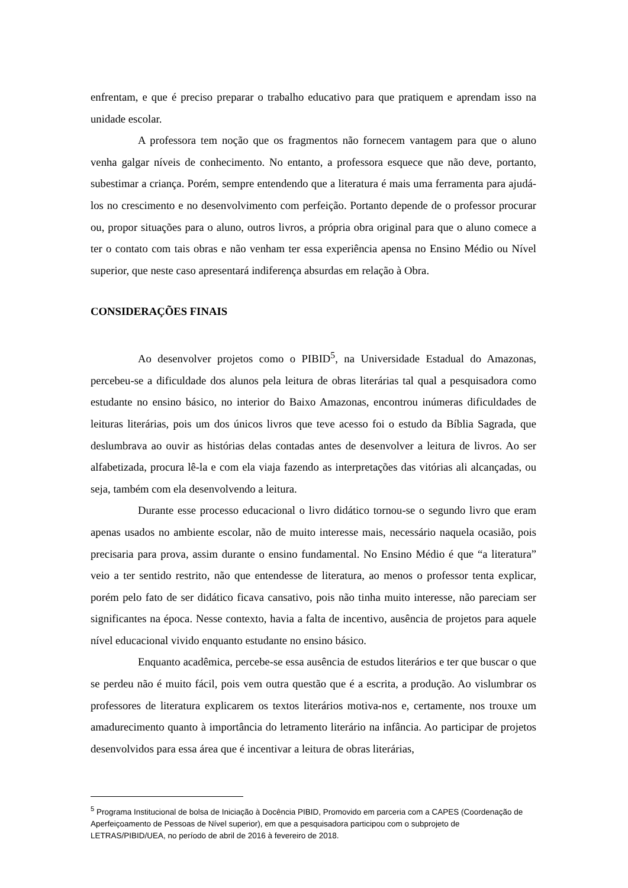enfrentam, e que é preciso preparar o trabalho educativo para que pratiquem e aprendam isso na unidade escolar.
A professora tem noção que os fragmentos não fornecem vantagem para que o aluno venha galgar níveis de conhecimento. No entanto, a professora esquece que não deve, portanto, subestimar a criança. Porém, sempre entendendo que a literatura é mais uma ferramenta para ajudá-los no crescimento e no desenvolvimento com perfeição. Portanto depende de o professor procurar ou, propor situações para o aluno, outros livros, a própria obra original para que o aluno comece a ter o contato com tais obras e não venham ter essa experiência apensa no Ensino Médio ou Nível superior, que neste caso apresentará indiferença absurdas em relação à Obra.
CONSIDERAÇÕES FINAIS
Ao desenvolver projetos como o PIBID<sup>5</sup>, na Universidade Estadual do Amazonas, percebeu-se a dificuldade dos alunos pela leitura de obras literárias tal qual a pesquisadora como estudante no ensino básico, no interior do Baixo Amazonas, encontrou inúmeras dificuldades de leituras literárias, pois um dos únicos livros que teve acesso foi o estudo da Bíblia Sagrada, que deslumbrava ao ouvir as histórias delas contadas antes de desenvolver a leitura de livros. Ao ser alfabetizada, procura lê-la e com ela viaja fazendo as interpretações das vitórias ali alcançadas, ou seja, também com ela desenvolvendo a leitura.
Durante esse processo educacional o livro didático tornou-se o segundo livro que eram apenas usados no ambiente escolar, não de muito interesse mais, necessário naquela ocasião, pois precisaria para prova, assim durante o ensino fundamental. No Ensino Médio é que “a literatura” veio a ter sentido restrito, não que entendesse de literatura, ao menos o professor tenta explicar, porém pelo fato de ser didático ficava cansativo, pois não tinha muito interesse, não pareciam ser significantes na época. Nesse contexto, havia a falta de incentivo, ausência de projetos para aquele nível educacional vivido enquanto estudante no ensino básico.
Enquanto acadêmica, percebe-se essa ausência de estudos literários e ter que buscar o que se perdeu não é muito fácil, pois vem outra questão que é a escrita, a produção. Ao vislumbrar os professores de literatura explicarem os textos literários motiva-nos e, certamente, nos trouxe um amadurecimento quanto à importância do letramento literário na infância. Ao participar de projetos desenvolvidos para essa área que é incentivar a leitura de obras literárias,
<sup>5</sup> Programa Institucional de bolsa de Iniciação à Docência PIBID, Promovido em parceria com a CAPES (Coordenação de Aperfeiçoamento de Pessoas de Nível superior), em que a pesquisadora participou com o subprojeto de LETRAS/PIBID/UEA, no período de abril de 2016 à fevereiro de 2018.